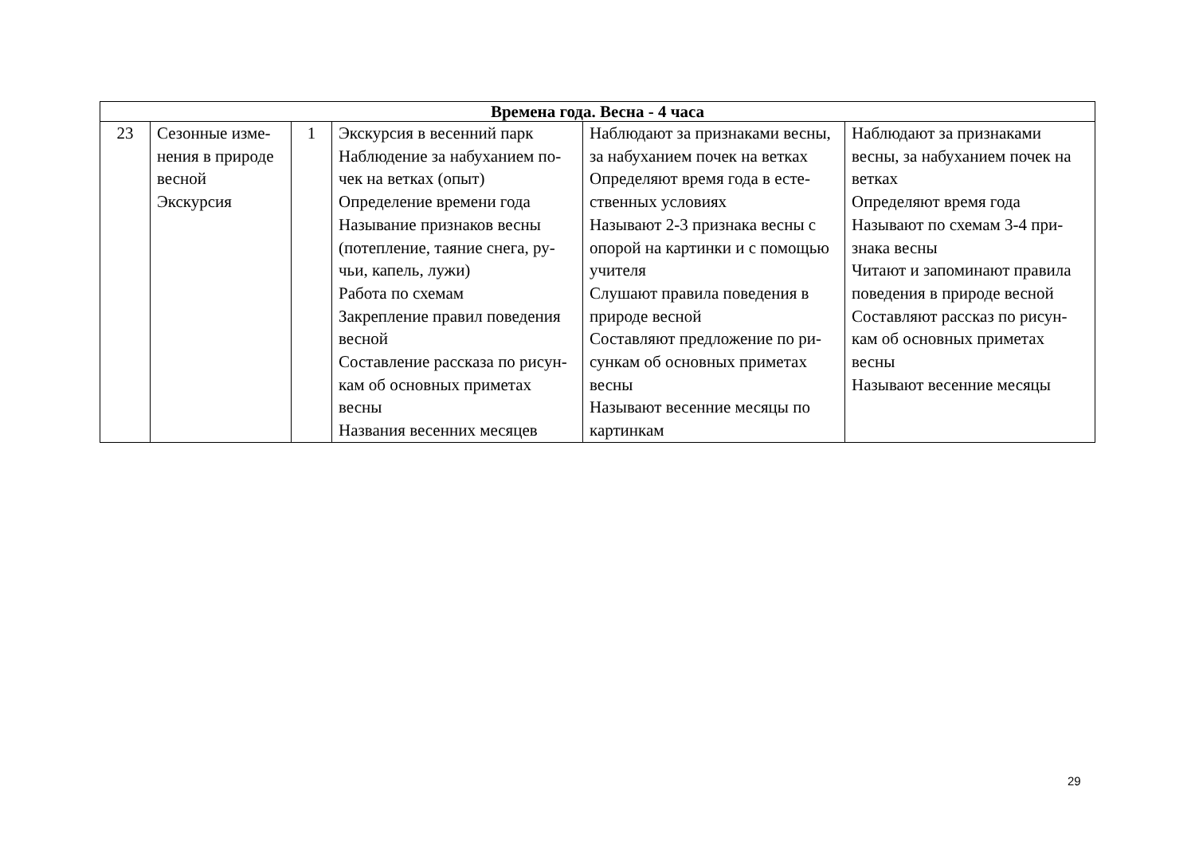| Времена года. Весна - 4 часа | | | | | |
| --- | --- | --- | --- | --- | --- |
| 23 | Сезонные изме-нения в природе весной Экскурсия | 1 | Экскурсия в весенний парк Наблюдение за набуханием по-чек на ветках (опыт) Определение времени года Называние признаков весны (потепление, таяние снега, ру-чьи, капель, лужи) Работа по схемам Закрепление правил поведения весной Составление рассказа по рисун-кам об основных приметах весны Названия весенних месяцев | Наблюдают за признаками весны, за набуханием почек на ветках Определяют время года в есте-ственных условиях Называют 2-3 признака весны с опорой на картинки и с помощью учителя Слушают правила поведения в природе весной Составляют предложение по ри-сункам об основных приметах весны Называют весенние месяцы по картинкам | Наблюдают за признаками весны, за набуханием почек на ветках Определяют время года Называют по схемам 3-4 при-знака весны Читают и запоминают правила поведения в природе весной Составляют рассказ по рисун- кам об основных приметах весны Называют весенние месяцы |
29